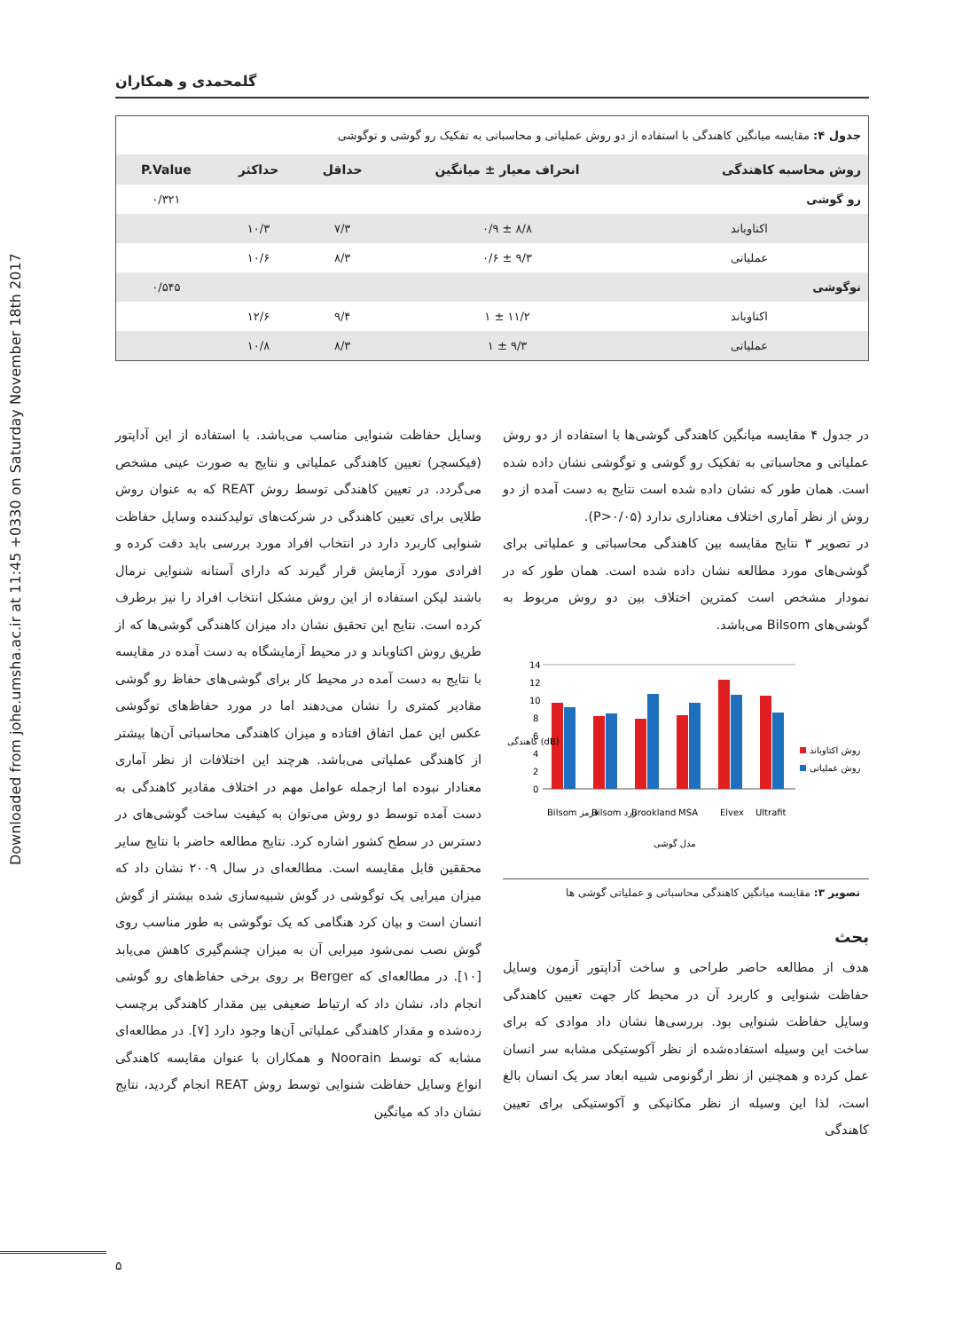Downloaded from johe.umsha.ac.ir at 11:45 +0330 on Saturday November 18th 2017
گلمحمدی و همکاران
جدول ۴: مقایسه میانگین کاهندگی با استفاده از دو روش عملیاتی و محاسباتی به تفکیک رو گوشی و توگوشی
| روش محاسبه کاهندگی | انحراف معیار ± میانگین | حداقل | حداکثر | P.Value |
| --- | --- | --- | --- | --- |
| رو گوشی | | | | ۰/۳۲۱ |
| اکتاوباند | ۸/۸ ± ۰/۹ | ۷/۳ | ۱۰/۳ | |
| عملیاتی | ۹/۳ ± ۰/۶ | ۸/۳ | ۱۰/۶ | |
| توگوشی | | | | ۰/۵۴۵ |
| اکتاوباند | ۱۱/۲ ± ۱ | ۹/۴ | ۱۲/۶ | |
| عملیاتی | ۹/۳ ± ۱ | ۸/۳ | ۱۰/۸ | |
در جدول ۴ مقایسه میانگین کاهندگی گوشی‌ها با استفاده از دو روش عملیاتی و محاسباتی به تفکیک رو گوشی و توگوشی نشان داده شده است. همان طور که نشان داده شده است نتایج به دست آمده از دو روش از نظر آماری اختلاف معناداری ندارد (P>۰/۰۵).
در تصویر ۳ نتایج مقایسه بین کاهندگی محاسباتی و عملیاتی برای گوشی‌های مورد مطالعه نشان داده شده است. همان طور که در نمودار مشخص است کمترین اختلاف بین دو روش مربوط به گوشی‌های Bilsom می‌باشد.
14
12
10
8
6
4
2
0
Bilsom قرمز
Bilsom زرد
Brookland
MSA
Elvex
Ultrafit
مدل گوشی
کاهندگی (dB)
روش اکتاوباند
روش عملیاتی
تصویر ۳: مقایسه میانگین کاهندگی محاسباتی و عملیاتی گوشی ها
بحث
هدف از مطالعه حاضر طراحی و ساخت آداپتور آزمون وسایل حفاظت شنوایی و کاربرد آن در محیط کار جهت تعیین کاهندگی وسایل حفاظت شنوایی بود. بررسی‌ها نشان داد موادی که برای ساخت این وسیله استفاده‌شده از نظر آکوستیکی مشابه سر انسان عمل کرده و همچنین از نظر ارگونومی شبیه ابعاد سر یک انسان بالغ است، لذا این وسیله از نظر مکانیکی و آکوستیکی برای تعیین کاهندگی
وسایل حفاظت شنوایی مناسب می‌باشد. با استفاده از این آداپتور (فیکسچر) تعیین کاهندگی عملیاتی و نتایج به صورت عینی مشخص می‌گردد. در تعیین کاهندگی توسط روش REAT که به عنوان روش طلایی برای تعیین کاهندگی در شرکت‌های تولیدکننده وسایل حفاظت شنوایی کاربرد دارد در انتخاب افراد مورد بررسی باید دقت کرده و افرادی مورد آزمایش قرار گیرند که دارای آستانه شنوایی نرمال باشند لیکن استفاده از این روش مشکل انتخاب افراد را نیز برطرف کرده است. نتایج این تحقیق نشان داد میزان کاهندگی گوشی‌ها که از طریق روش اکتاوباند و در محیط آزمایشگاه به دست آمده در مقایسه با نتایج به دست آمده در محیط کار برای گوشی‌های حفاظ رو گوشی مقادیر کمتری را نشان می‌دهند اما در مورد حفاظ‌های توگوشی عکس این عمل اتفاق افتاده و میزان کاهندگی محاسباتی آن‌ها بیشتر از کاهندگی عملیاتی می‌باشد. هرچند این اختلافات از نظر آماری معنادار نبوده اما ازجمله عوامل مهم در اختلاف مقادیر کاهندگی به دست آمده توسط دو روش می‌توان به کیفیت ساخت گوشی‌های در دسترس در سطح کشور اشاره کرد. نتایج مطالعه حاضر با نتایج سایر محققین قابل مقایسه است. مطالعه‌ای در سال ۲۰۰۹ نشان داد که میزان میرایی یک توگوشی در گوش شبیه‌سازی شده بیشتر از گوش انسان است و بیان کرد هنگامی که یک توگوشی به طور مناسب روی گوش نصب نمی‌شود میرایی آن به میزان چشم‌گیری کاهش می‌یابد [۱۰]. در مطالعه‌ای که Berger بر روی برخی حفاظ‌های رو گوشی انجام داد، نشان داد که ارتباط ضعیفی بین مقدار کاهندگی برچسب زده‌شده و مقدار کاهندگی عملیاتی آن‌ها وجود دارد [۷]. در مطالعه‌ای مشابه که توسط Noorain و همکاران با عنوان مقایسه کاهندگی انواع وسایل حفاظت شنوایی توسط روش REAT انجام گردید، نتایج نشان داد که میانگین
۵